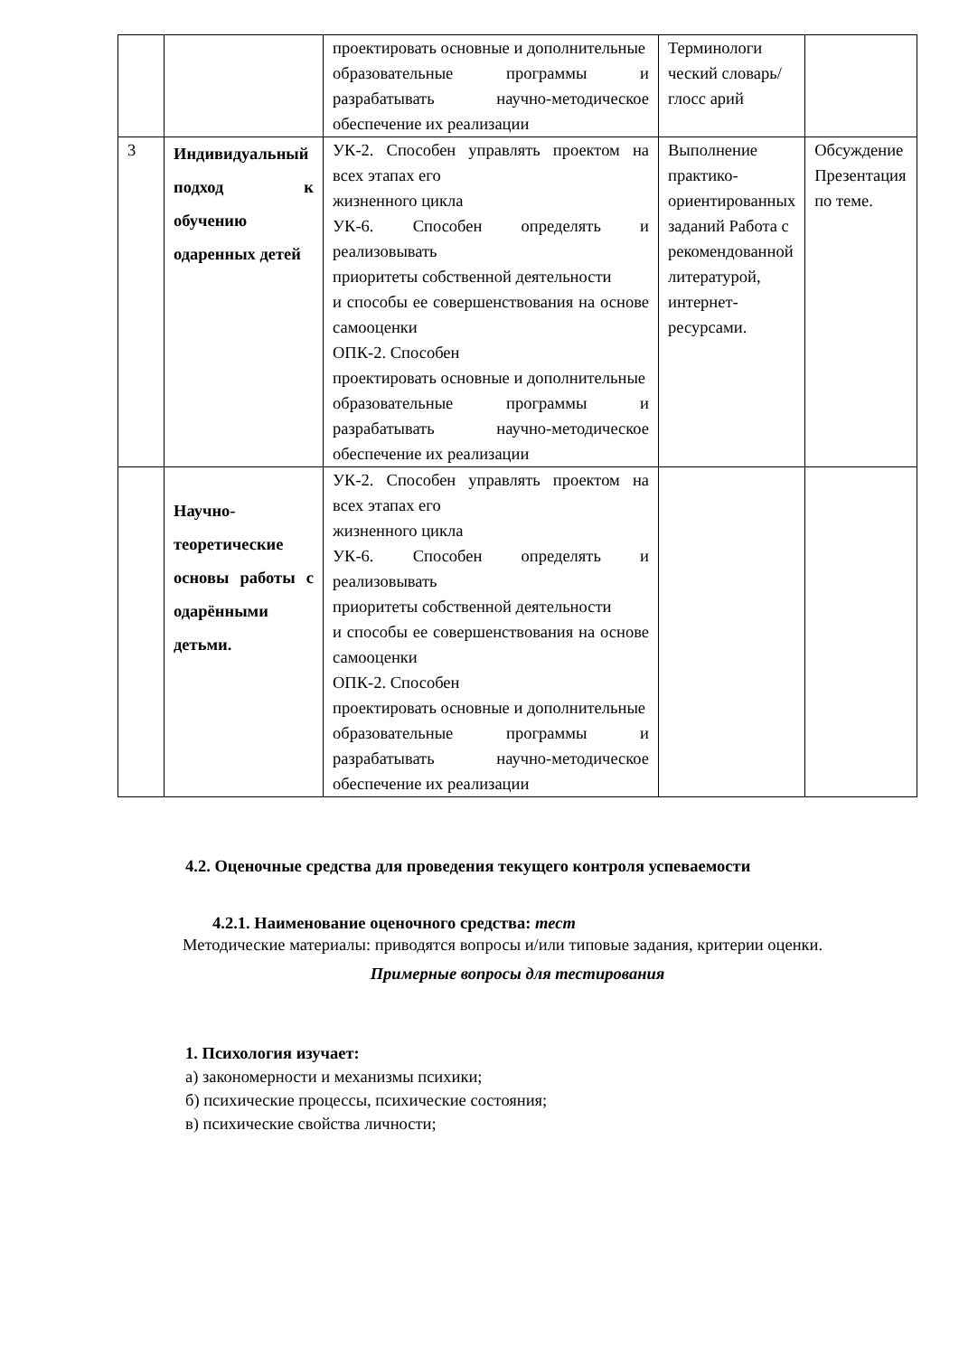| | | проектировать основные и дополнительные образовательные программы и разрабатывать научно-методическое обеспечение их реализации | Терминологи ческий словарь/глосс арий | |
| 3 | Индивидуальный подход к обучению одаренных детей | УК-2. Способен управлять проектом на всех этапах его жизненного цикла УК-6. Способен определять и реализовывать приоритеты собственной деятельности и способы ее совершенствования на основе самооценки ОПК-2. Способен проектировать основные и дополнительные образовательные программы и разрабатывать научно-методическое обеспечение их реализации | Выполнение практико-ориентированных заданий Работа с рекомендованной литературой, интернет-ресурсами. | Обсуждение Презентация по теме. |
| | Научно-теоретические основы работы с одарёнными детьми. | УК-2. Способен управлять проектом на всех этапах его жизненного цикла УК-6. Способен определять и реализовывать приоритеты собственной деятельности и способы ее совершенствования на основе самооценки ОПК-2. Способен проектировать основные и дополнительные образовательные программы и разрабатывать научно-методическое обеспечение их реализации | | |
4.2. Оценочные средства для проведения текущего контроля успеваемости
4.2.1. Наименование оценочного средства: тест
Методические материалы: приводятся вопросы и/или типовые задания, критерии оценки.
Примерные вопросы для тестирования
1. Психология изучает:
а) закономерности и механизмы психики;
б) психические процессы, психические состояния;
в) психические свойства личности;